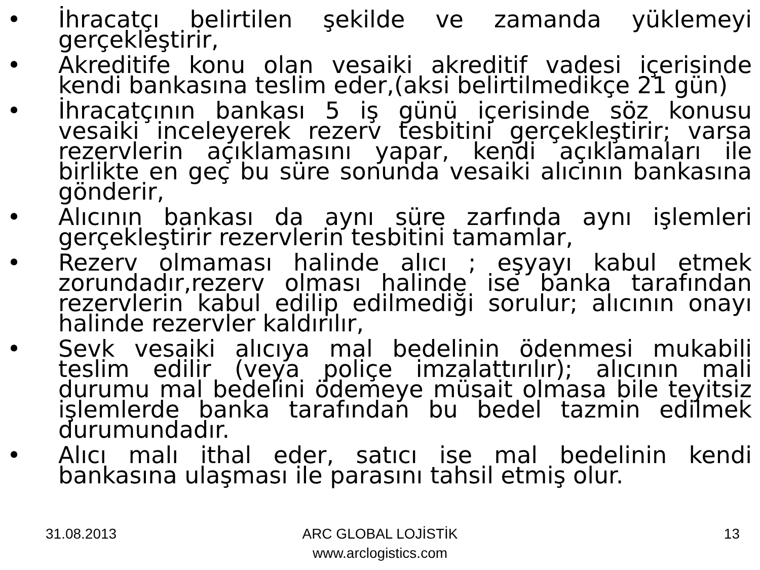• İhracatçı belirtilen şekilde ve zamanda yüklemeyi gerçekleştirir,
• Akreditife konu olan vesaiki akreditif vadesi içerisinde kendi bankasına teslim eder,(aksi belirtilmedikçe 21 gün)
• İhracatçının bankası 5 iş günü içerisinde söz konusu vesaiki inceleyerek rezerv tesbitini gerçekleştirir; varsa rezervlerin açıklamasını yapar, kendi açıklamaları ile birlikte en geç bu süre sonunda vesaiki alıcının bankasına gönderir,
• Alıcının bankası da aynı süre zarfında aynı işlemleri gerçekleştirir rezervlerin tesbitini tamamlar,
• Rezerv olmaması halinde alıcı ; eşyayı kabul etmek zorundadır,rezerv olması halinde ise banka tarafından rezervlerin kabul edilip edilmediği sorulur; alıcının onayı halinde rezervler kaldırılır,
• Sevk vesaiki alıcıya mal bedelinin ödenmesi mukabili teslim edilir (veya poliçe imzalattırılır); alıcının mali durumu mal bedelini ödemeye müsait olmasa bile teyitsiz işlemlerde banka tarafından bu bedel tazmin edilmek durumundadır.
• Alıcı malı ithal eder, satıcı ise mal bedelinin kendi bankasına ulaşması ile parasını tahsil etmiş olur.
31.08.2013 ARC GLOBAL LOJİSTİK
www.arclogistics.com
13